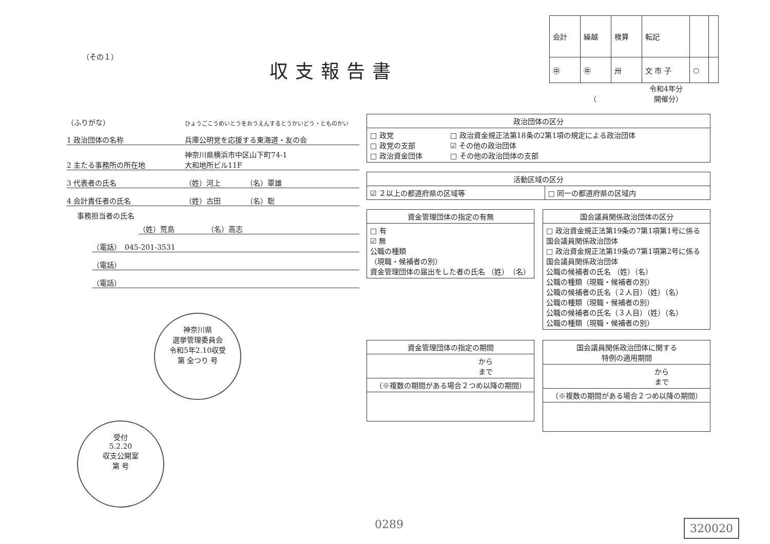（その１）
収支報告書
| 会計 | 繰越 | 検算 | 転記 | | |
| ㊥ | ㊥ | 卅 | 文 市 子 | ○ | |
令和4年分
（　　　　　　　　開催分）
（ふりがな） ひょうごこうめいとうをおうえんするとうかいどう・とものかい
1 政治団体の名称 兵庫公明党を応援する東海道・友の会
2 主たる事務所の所在地 神奈川県横浜市中区山下町74-1
大和地所ビル11F
3 代表者の氏名 （姓）河上　　　　（名）覃雄
4 会計責任者の氏名 （姓）古田　　　　（名）聡
事務担当者の氏名
（姓）荒島　　　　　（名）高志
（電話）　045-201-3531
（電話）
（電話）
神奈川県
選挙管理委員会
令和5年2.10収受
第 全つり 号 受付
5.2.20
収支公開室
第 号
| 政治団体の区分 | |
| --- | --- |
| □ 政党 □ 政党の支部 □ 政治資金団体 | □ 政治資金規正法第18条の2第1項の規定による政治団体 ☑ その他の政治団体 □ その他の政治団体の支部 |
| 活動区域の区分 | |
| --- | --- |
| ☑ ２以上の都道府県の区域等 | □ 同一の都道府県の区域内 |
| 資金管理団体の指定の有無 |
| --- |
| □ 有 ☑ 無 公職の種類 （現職・候補者の別） 資金管理団体の届出をした者の氏名 （姓） （名） |
| 国会議員関係政治団体の区分 |
| --- |
| □ 政治資金規正法第19条の7第1項第1号に係る国会議員関係政治団体 □ 政治資金規正法第19条の7第1項第2号に係る国会議員関係政治団体 公職の候補者の氏名 （姓）（名） 公職の種類（現職・候補者の別） 公職の候補者の氏名（２人目）（姓）（名） 公職の種類（現職・候補者の別） 公職の候補者の氏名（３人目）（姓）（名） 公職の種類（現職・候補者の別） |
| 資金管理団体の指定の期間 |
| --- |
| から まで |
| （※複数の期間がある場合２つめ以降の期間） |
| 国会議員関係政治団体に関する 特例の適用期間 |
| --- |
| から まで |
| （※複数の期間がある場合２つめ以降の期間） |
0289 320020